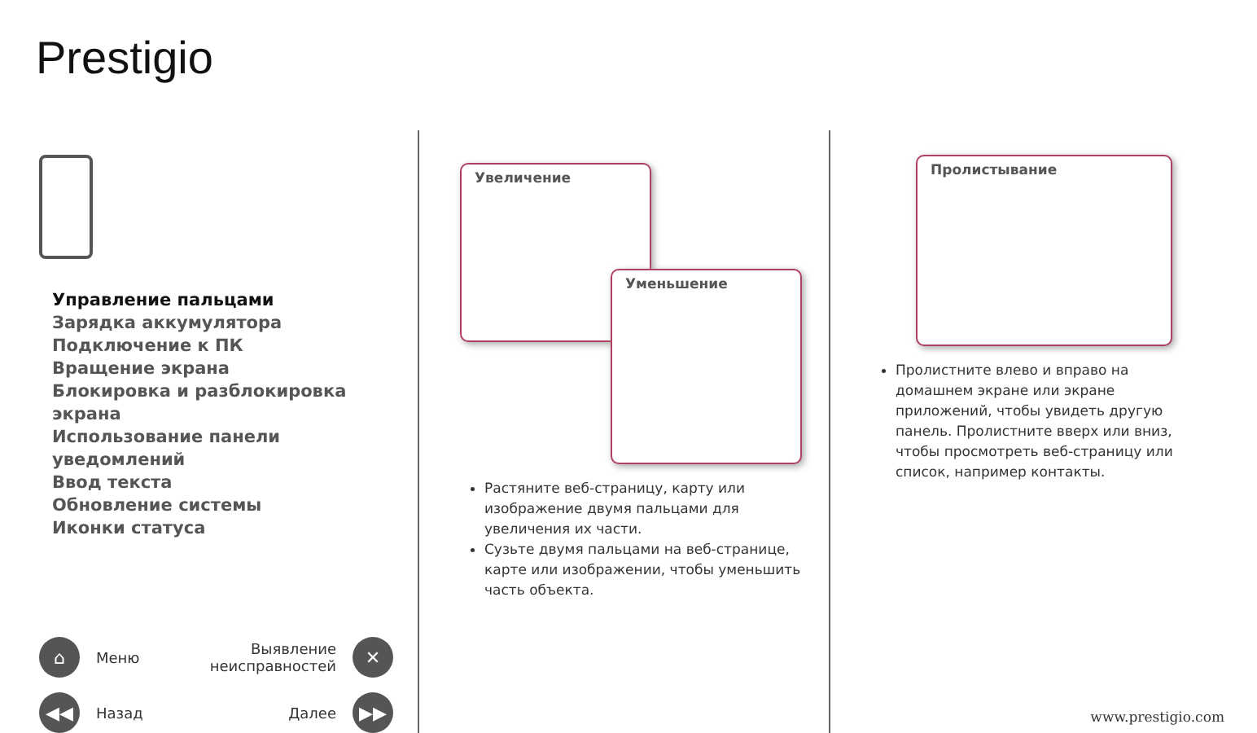Prestigio
Управление пальцами
Зарядка аккумулятора
Подключение к ПК
Вращение экрана
Блокировка и разблокировка экрана
Использование панели уведомлений
Ввод текста
Обновление системы
Иконки статуса
⌂ Меню
Выявление
неисправностей ✕
◀◀ Назад
Далее ▶▶
Увеличение
Уменьшение
Растяните веб-страницу, карту или изображение двумя пальцами для увеличения их части.
Сузьте двумя пальцами на веб-странице, карте или изображении, чтобы уменьшить часть объекта.
Пролистывание
Пролистните влево и вправо на домашнем экране или экране приложений, чтобы увидеть другую панель. Пролистните вверх или вниз, чтобы просмотреть веб-страницу или список, например контакты.
www.prestigio.com